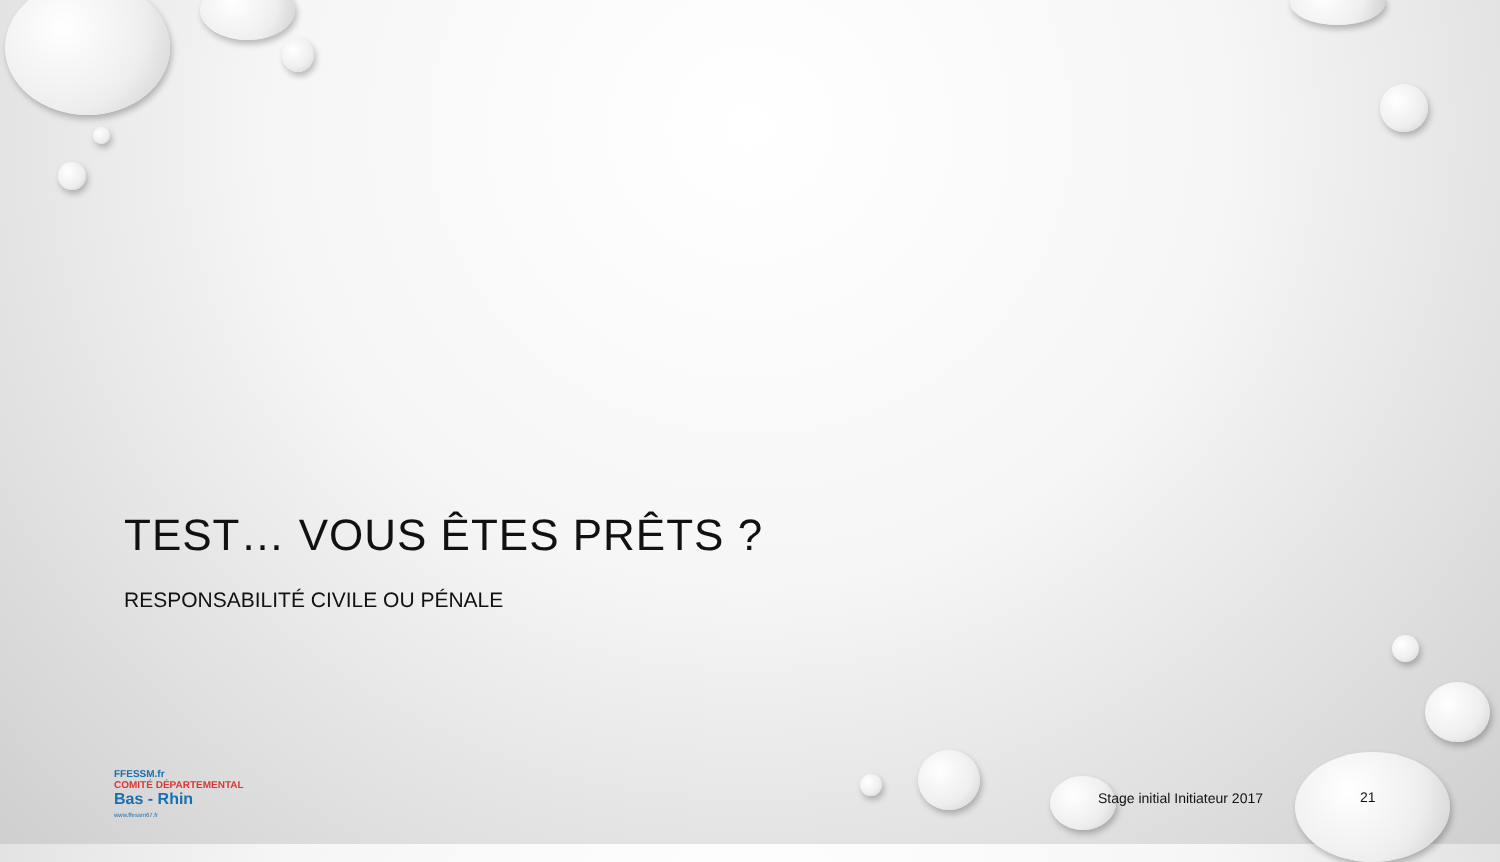TEST… VOUS ÊTES PRÊTS ?
RESPONSABILITÉ CIVILE OU PÉNALE
FFESSM.fr
COMITÉ DÉPARTEMENTAL
Bas - Rhin
www.ffessm67.fr
Stage initial Initiateur 2017 21